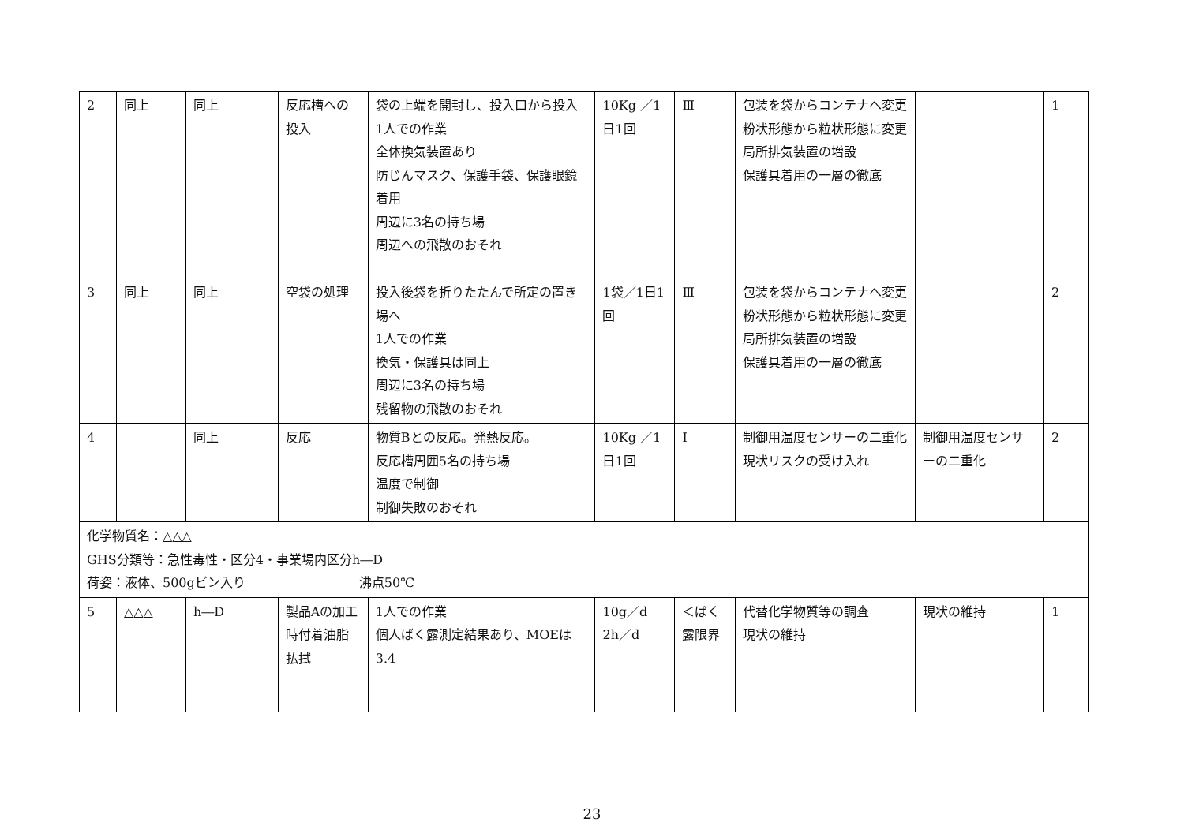| 2 | 同上 | 同上 | 反応槽への投入 | 袋の上端を開封し、投入口から投入 1人での作業 全体換気装置あり 防じんマスク、保護手袋、保護眼鏡着用 周辺に3名の持ち場 周辺への飛散のおそれ | 10Kg ／1日1回 | Ⅲ | 包装を袋からコンテナへ変更 粉状形態から粒状形態に変更 局所排気装置の増設 保護具着用の一層の徹底 | | 1 |
| 3 | 同上 | 同上 | 空袋の処理 | 投入後袋を折りたたんで所定の置き場へ 1人での作業 換気・保護具は同上 周辺に3名の持ち場 残留物の飛散のおそれ | 1袋／1日1回 | Ⅲ | 包装を袋からコンテナへ変更 粉状形態から粒状形態に変更 局所排気装置の増設 保護具着用の一層の徹底 | | 2 |
| 4 | | 同上 | 反応 | 物質Bとの反応。発熱反応。 反応槽周囲5名の持ち場 温度で制御 制御失敗のおそれ | 10Kg ／1日1回 | Ⅰ | 制御用温度センサーの二重化 現状リスクの受け入れ | 制御用温度センサーの二重化 | 2 |
| 化学物質名：△△△ GHS分類等：急性毒性・区分4・事業場内区分h―D 荷姿：液体、500gビン入り 沸点50℃ | | | | | | | | | |
| 5 | △△△ | h―D | 製品Aの加工時付着油脂払拭 | 1人での作業 個人ばく露測定結果あり、MOEは3.4 | 10g／d 2h／d | ＜ばく露限界 | 代替化学物質等の調査 現状の維持 | 現状の維持 | 1 |
23